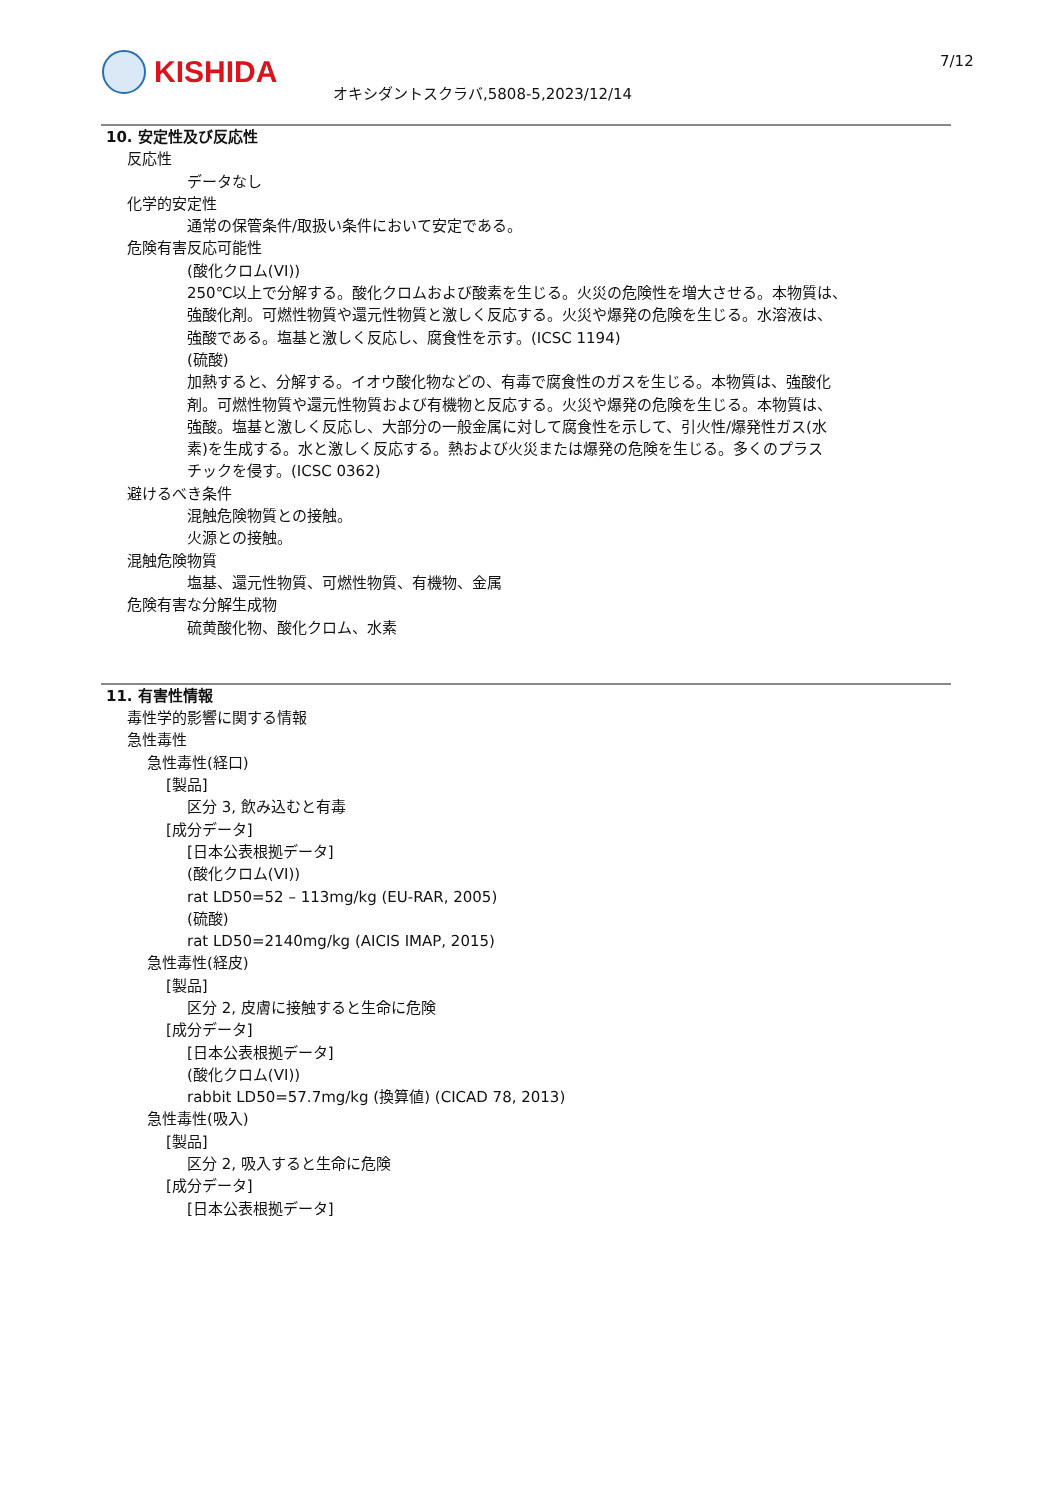KISHIDA
オキシダントスクラバ,5808-5,2023/12/14
7/12
10. 安定性及び反応性
反応性
データなし
化学的安定性
通常の保管条件/取扱い条件において安定である。
危険有害反応可能性
(酸化クロム(VI))
250℃以上で分解する。酸化クロムおよび酸素を生じる。火災の危険性を増大させる。本物質は、
強酸化剤。可燃性物質や還元性物質と激しく反応する。火災や爆発の危険を生じる。水溶液は、
強酸である。塩基と激しく反応し、腐食性を示す。(ICSC 1194)
(硫酸)
加熱すると、分解する。イオウ酸化物などの、有毒で腐食性のガスを生じる。本物質は、強酸化
剤。可燃性物質や還元性物質および有機物と反応する。火災や爆発の危険を生じる。本物質は、
強酸。塩基と激しく反応し、大部分の一般金属に対して腐食性を示して、引火性/爆発性ガス(水
素)を生成する。水と激しく反応する。熱および火災または爆発の危険を生じる。多くのプラス
チックを侵す。(ICSC 0362)
避けるべき条件
混触危険物質との接触。
火源との接触。
混触危険物質
塩基、還元性物質、可燃性物質、有機物、金属
危険有害な分解生成物
硫黄酸化物、酸化クロム、水素
11. 有害性情報
毒性学的影響に関する情報
急性毒性
急性毒性(経口)
[製品]
区分 3, 飲み込むと有毒
[成分データ]
[日本公表根拠データ]
(酸化クロム(VI))
rat LD50=52 – 113mg/kg (EU-RAR, 2005)
(硫酸)
rat LD50=2140mg/kg (AICIS IMAP, 2015)
急性毒性(経皮)
[製品]
区分 2, 皮膚に接触すると生命に危険
[成分データ]
[日本公表根拠データ]
(酸化クロム(VI))
rabbit LD50=57.7mg/kg (換算値) (CICAD 78, 2013)
急性毒性(吸入)
[製品]
区分 2, 吸入すると生命に危険
[成分データ]
[日本公表根拠データ]